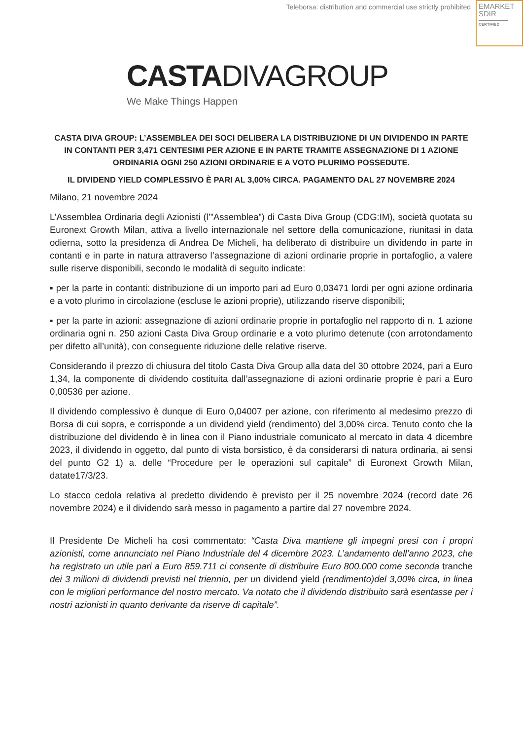Teleborsa: distribution and commercial use strictly prohibited
EMARKET
SDIR
CERTIFIED
CASTADIVAGROUP
We Make Things Happen
CASTA DIVA GROUP: L’ASSEMBLEA DEI SOCI DELIBERA LA DISTRIBUZIONE DI UN DIVIDENDO IN PARTE IN CONTANTI PER 3,471 CENTESIMI PER AZIONE E IN PARTE TRAMITE ASSEGNAZIONE DI 1 AZIONE ORDINARIA OGNI 250 AZIONI ORDINARIE E A VOTO PLURIMO POSSEDUTE.
IL DIVIDEND YIELD COMPLESSIVO È PARI AL 3,00% CIRCA. PAGAMENTO DAL 27 NOVEMBRE 2024
Milano, 21 novembre 2024
L’Assemblea Ordinaria degli Azionisti (l’”Assemblea”) di Casta Diva Group (CDG:IM), società quotata su Euronext Growth Milan, attiva a livello internazionale nel settore della comunicazione, riunitasi in data odierna, sotto la presidenza di Andrea De Micheli, ha deliberato di distribuire un dividendo in parte in contanti e in parte in natura attraverso l’assegnazione di azioni ordinarie proprie in portafoglio, a valere sulle riserve disponibili, secondo le modalità di seguito indicate:
▪ per la parte in contanti: distribuzione di un importo pari ad Euro 0,03471 lordi per ogni azione ordinaria e a voto plurimo in circolazione (escluse le azioni proprie), utilizzando riserve disponibili;
▪ per la parte in azioni: assegnazione di azioni ordinarie proprie in portafoglio nel rapporto di n. 1 azione ordinaria ogni n. 250 azioni Casta Diva Group ordinarie e a voto plurimo detenute (con arrotondamento per difetto all’unità), con conseguente riduzione delle relative riserve.
Considerando il prezzo di chiusura del titolo Casta Diva Group alla data del 30 ottobre 2024, pari a Euro 1,34, la componente di dividendo costituita dall’assegnazione di azioni ordinarie proprie è pari a Euro 0,00536 per azione.
Il dividendo complessivo è dunque di Euro 0,04007 per azione, con riferimento al medesimo prezzo di Borsa di cui sopra, e corrisponde a un dividend yield (rendimento) del 3,00% circa. Tenuto conto che la distribuzione del dividendo è in linea con il Piano industriale comunicato al mercato in data 4 dicembre 2023, il dividendo in oggetto, dal punto di vista borsistico, è da considerarsi di natura ordinaria, ai sensi del punto G2 1) a. delle “Procedure per le operazioni sul capitale” di Euronext Growth Milan, datate17/3/23.
Lo stacco cedola relativa al predetto dividendo è previsto per il 25 novembre 2024 (record date 26 novembre 2024) e il dividendo sarà messo in pagamento a partire dal 27 novembre 2024.
Il Presidente De Micheli ha così commentato: “Casta Diva mantiene gli impegni presi con i propri azionisti, come annunciato nel Piano Industriale del 4 dicembre 2023. L’andamento dell’anno 2023, che ha registrato un utile pari a Euro 859.711 ci consente di distribuire Euro 800.000 come seconda tranche dei 3 milioni di dividendi previsti nel triennio, per un dividend yield (rendimento)del 3,00% circa, in linea con le migliori performance del nostro mercato. Va notato che il dividendo distribuito sarà esentasse per i nostri azionisti in quanto derivante da riserve di capitale”.